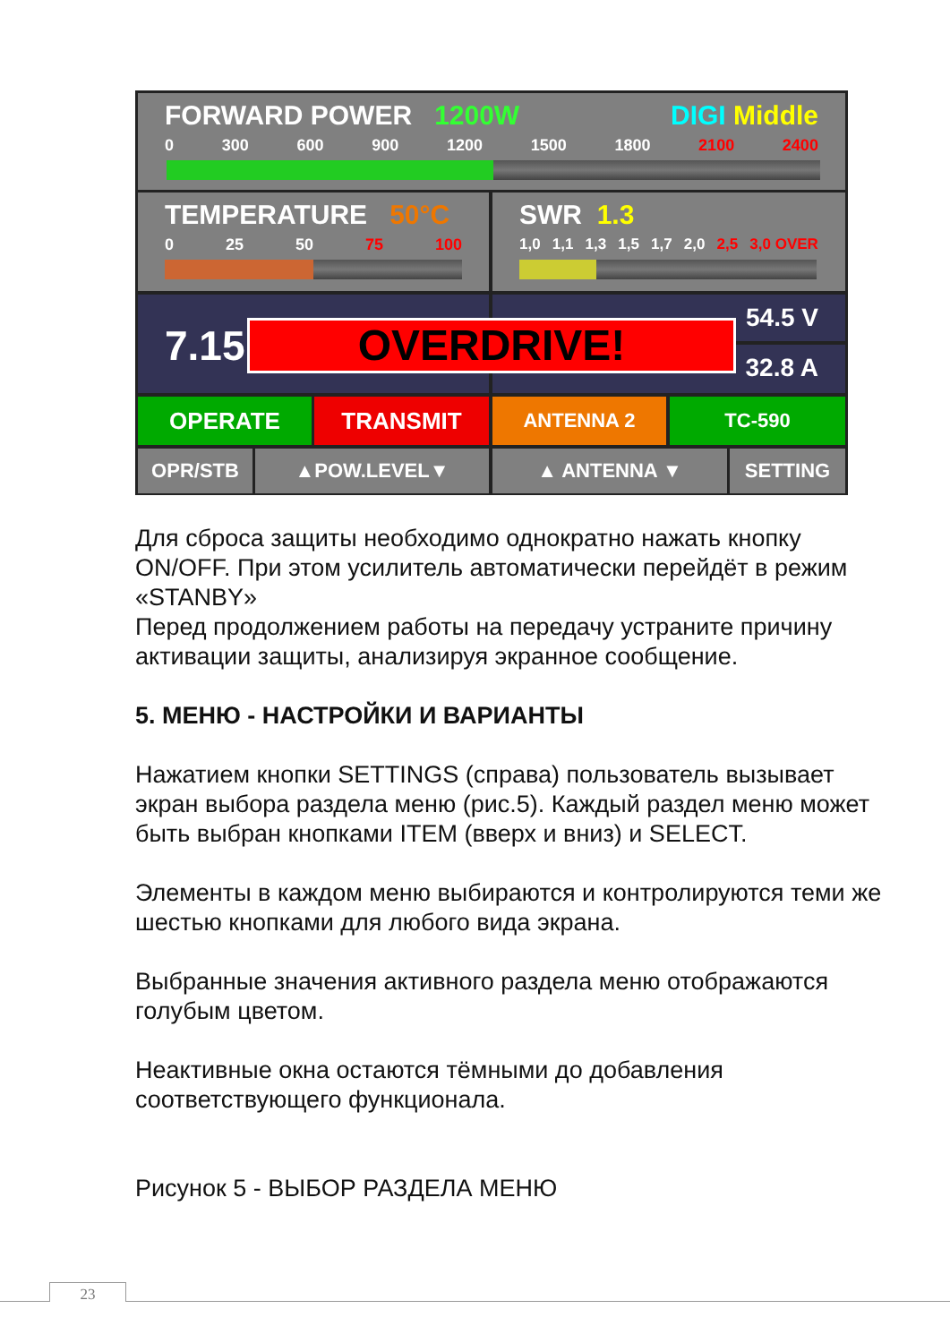FORWARD POWER 1200W DIGI Middle
0 300 600 900 1200 1500 1800 2100 2400
TEMPERATURE 50°C
0 25 50 75 100
SWR 1.3
1,0 1,1 1,3 1,5 1,7 2,0 2,5 3,0 OVER
7.15 54.5 V
32.8 A
OVERDRIVE!
OPERATE TRANSMIT ANTENNA 2 TC-590
OPR/STB ▲POW.LEVEL▼ ▲ ANTENNA ▼ SETTING
Для сброса защиты необходимо однократно нажать кнопку ON/OFF. При этом усилитель автоматически перейдёт в режим «STANBY»
Перед продолжением работы на передачу устраните причину активации защиты, анализируя экранное сообщение.
5. МЕНЮ - НАСТРОЙКИ И ВАРИАНТЫ
Нажатием кнопки SETTINGS (справа) пользователь вызывает экран выбора раздела меню (рис.5). Каждый раздел меню может быть выбран кнопками ITEM (вверх и вниз) и SELECT.
Элементы в каждом меню выбираются и контролируются теми же шестью кнопками для любого вида экрана.
Выбранные значения активного раздела меню отображаются голубым цветом.
Неактивные окна остаются тёмными до добавления соответствующего функционала.
Рисунок 5 - ВЫБОР РАЗДЕЛА МЕНЮ
23